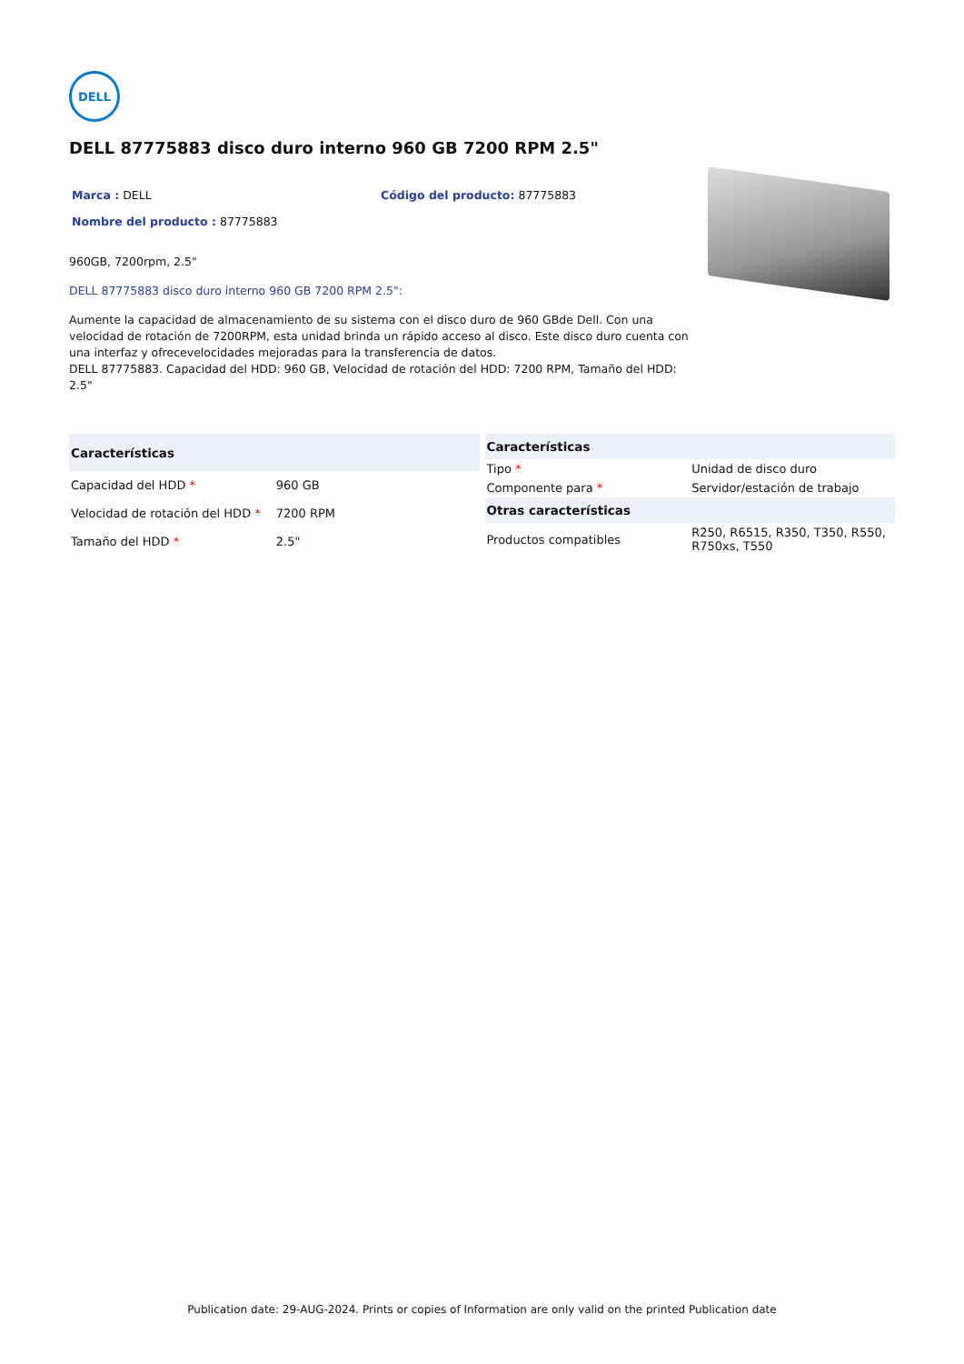DELL
DELL 87775883 disco duro interno 960 GB 7200 RPM 2.5"
Marca : DELL Código del producto: 87775883
Nombre del producto : 87775883
960GB, 7200rpm, 2.5"
DELL 87775883 disco duro interno 960 GB 7200 RPM 2.5":
Aumente la capacidad de almacenamiento de su sistema con el disco duro de 960 GBde Dell. Con una velocidad de rotación de 7200RPM, esta unidad brinda un rápido acceso al disco. Este disco duro cuenta con una interfaz y ofrecevelocidades mejoradas para la transferencia de datos.
DELL 87775883. Capacidad del HDD: 960 GB, Velocidad de rotación del HDD: 7200 RPM, Tamaño del HDD: 2.5"
| Características | |
| --- | --- |
| Capacidad del HDD * | 960 GB |
| Velocidad de rotación del HDD * | 7200 RPM |
| Tamaño del HDD * | 2.5" |
| Características | |
| --- | --- |
| Tipo * | Unidad de disco duro |
| Componente para * | Servidor/estación de trabajo |
| Otras características | |
| Productos compatibles | R250, R6515, R350, T350, R550, R750xs, T550 |
Publication date: 29-AUG-2024. Prints or copies of Information are only valid on the printed Publication date